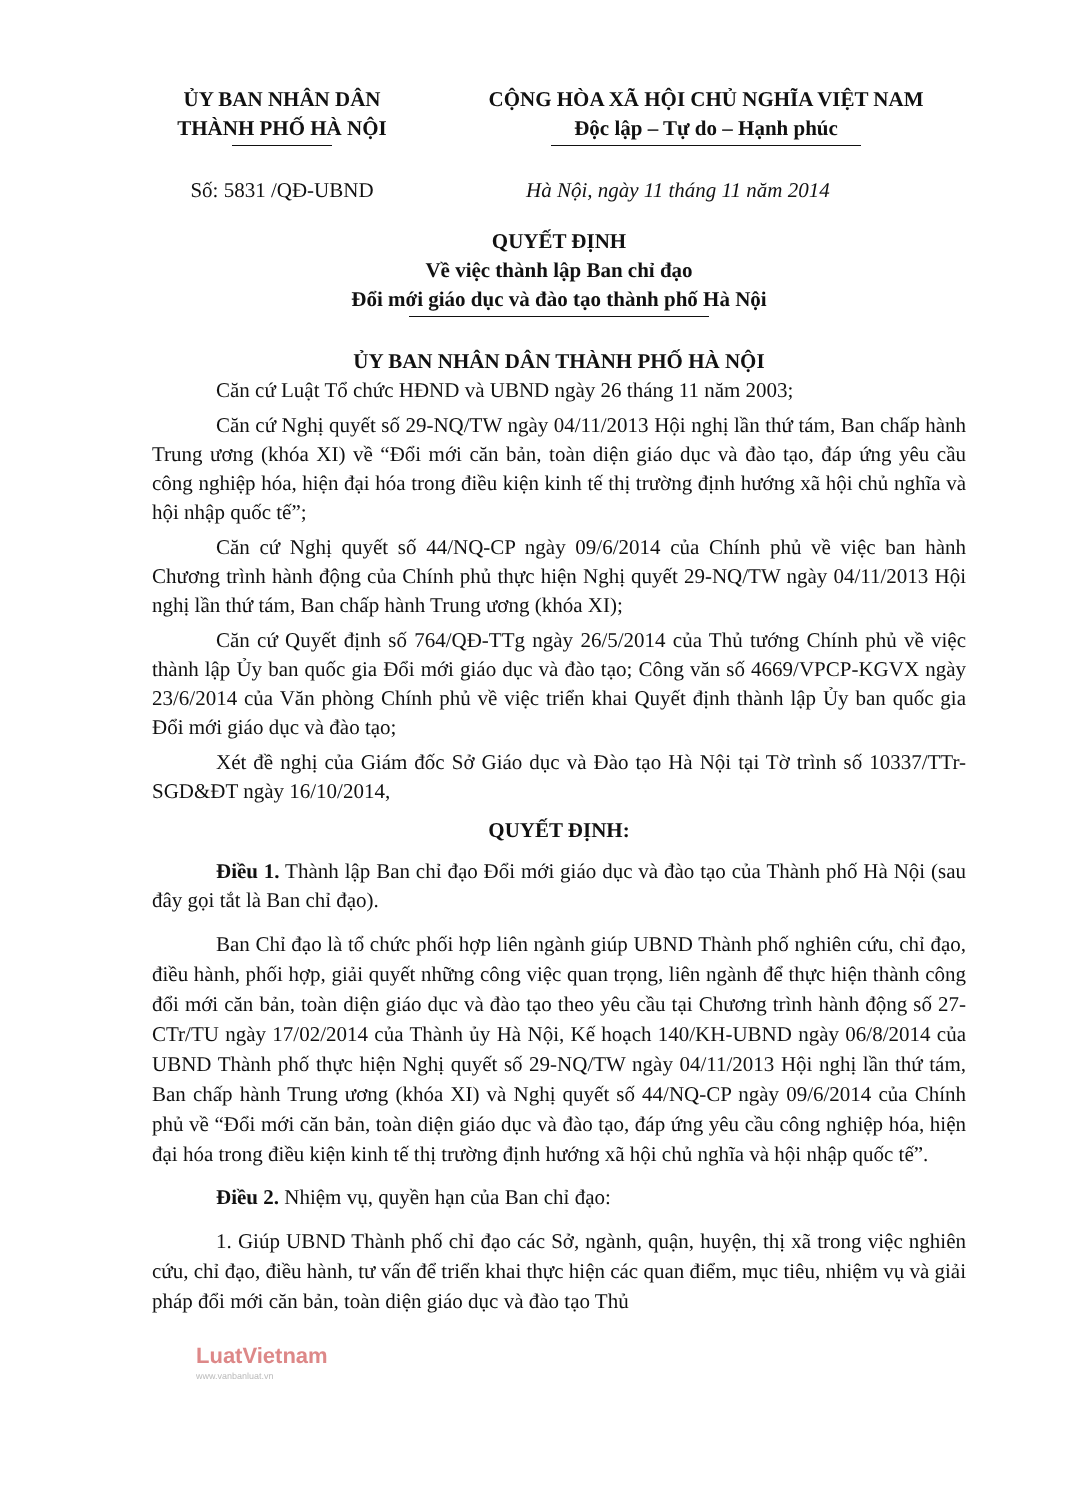ỦY BAN NHÂN DÂN
THÀNH PHỐ HÀ NỘI
CỘNG HÒA XÃ HỘI CHỦ NGHĨA VIỆT NAM
Độc lập – Tự do – Hạnh phúc
Số: 5831 /QĐ-UBND Hà Nội, ngày 11 tháng 11 năm 2014
QUYẾT ĐỊNH
Về việc thành lập Ban chỉ đạo
Đổi mới giáo dục và đào tạo thành phố Hà Nội
ỦY BAN NHÂN DÂN THÀNH PHỐ HÀ NỘI
Căn cứ Luật Tổ chức HĐND và UBND ngày 26 tháng 11 năm 2003;
Căn cứ Nghị quyết số 29-NQ/TW ngày 04/11/2013 Hội nghị lần thứ tám, Ban chấp hành Trung ương (khóa XI) về “Đổi mới căn bản, toàn diện giáo dục và đào tạo, đáp ứng yêu cầu công nghiệp hóa, hiện đại hóa trong điều kiện kinh tế thị trường định hướng xã hội chủ nghĩa và hội nhập quốc tế”;
Căn cứ Nghị quyết số 44/NQ-CP ngày 09/6/2014 của Chính phủ về việc ban hành Chương trình hành động của Chính phủ thực hiện Nghị quyết 29-NQ/TW ngày 04/11/2013 Hội nghị lần thứ tám, Ban chấp hành Trung ương (khóa XI);
Căn cứ Quyết định số 764/QĐ-TTg ngày 26/5/2014 của Thủ tướng Chính phủ về việc thành lập Ủy ban quốc gia Đổi mới giáo dục và đào tạo; Công văn số 4669/VPCP-KGVX ngày 23/6/2014 của Văn phòng Chính phủ về việc triển khai Quyết định thành lập Ủy ban quốc gia Đổi mới giáo dục và đào tạo;
Xét đề nghị của Giám đốc Sở Giáo dục và Đào tạo Hà Nội tại Tờ trình số 10337/TTr-SGD&ĐT ngày 16/10/2014,
QUYẾT ĐỊNH:
Điều 1. Thành lập Ban chỉ đạo Đổi mới giáo dục và đào tạo của Thành phố Hà Nội (sau đây gọi tắt là Ban chỉ đạo).
Ban Chỉ đạo là tổ chức phối hợp liên ngành giúp UBND Thành phố nghiên cứu, chỉ đạo, điều hành, phối hợp, giải quyết những công việc quan trọng, liên ngành để thực hiện thành công đổi mới căn bản, toàn diện giáo dục và đào tạo theo yêu cầu tại Chương trình hành động số 27-CTr/TU ngày 17/02/2014 của Thành ủy Hà Nội, Kế hoạch 140/KH-UBND ngày 06/8/2014 của UBND Thành phố thực hiện Nghị quyết số 29-NQ/TW ngày 04/11/2013 Hội nghị lần thứ tám, Ban chấp hành Trung ương (khóa XI) và Nghị quyết số 44/NQ-CP ngày 09/6/2014 của Chính phủ về “Đổi mới căn bản, toàn diện giáo dục và đào tạo, đáp ứng yêu cầu công nghiệp hóa, hiện đại hóa trong điều kiện kinh tế thị trường định hướng xã hội chủ nghĩa và hội nhập quốc tế”.
Điều 2. Nhiệm vụ, quyền hạn của Ban chỉ đạo:
1. Giúp UBND Thành phố chỉ đạo các Sở, ngành, quận, huyện, thị xã trong việc nghiên cứu, chỉ đạo, điều hành, tư vấn để triển khai thực hiện các quan điểm, mục tiêu, nhiệm vụ và giải pháp đổi mới căn bản, toàn diện giáo dục và đào tạo Thủ
LuatVietnam
www.vanbanluat.vn